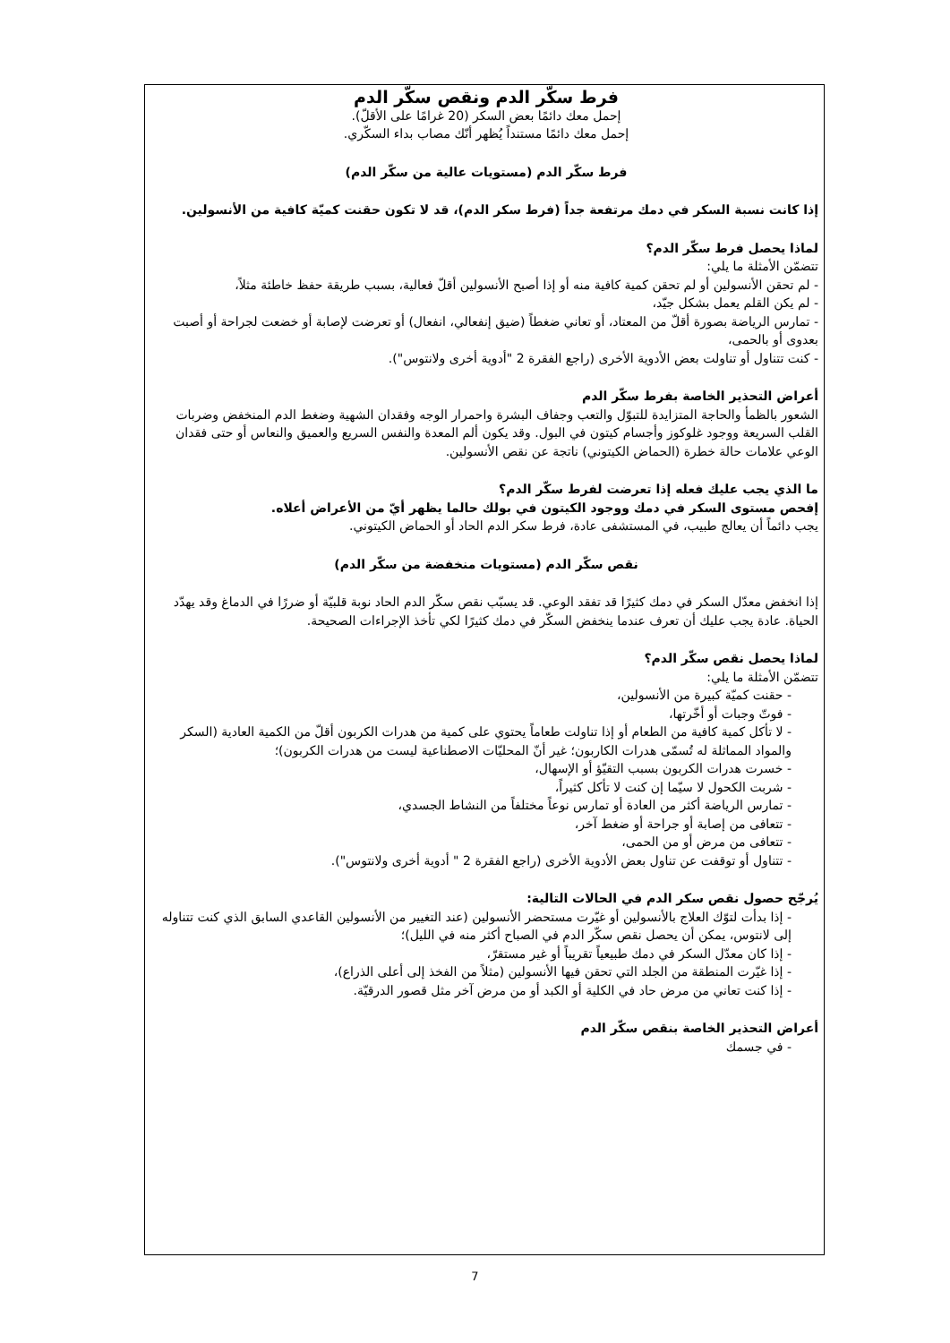فرط سكّر الدم ونقص سكّر الدم
إحمل معك دائمًا بعض السكر (20 غرامًا على الأقلّ).
إحمل معك دائمًا مستنداً يُظهر أنّك مصاب بداء السكّري.
فرط سكّر الدم (مستويات عالية من سكّر الدم)
إذا كانت نسبة السكر في دمك مرتفعة جداً (فرط سكر الدم)، قد لا تكون حقنت كميّة كافية من الأنسولين.
لماذا يحصل فرط سكّر الدم؟
تتضمّن الأمثلة ما يلي:
- لم تحقن الأنسولين أو لم تحقن كمية كافية منه أو إذا أصبح الأنسولين أقلّ فعالية، بسبب طريقة حفظ خاطئة مثلاً،
- لم يكن القلم يعمل بشكل جيّد،
- تمارس الرياضة بصورة أقلّ من المعتاد، أو تعاني ضغطاً (ضيق إنفعالي، انفعال) أو تعرضت لإصابة أو خضعت لجراحة أو أصبت بعدوى أو بالحمى،
- كنت تتناول أو تناولت بعض الأدوية الأخرى (راجع الفقرة 2 "أدوية أخرى ولانتوس").
أعراض التحذير الخاصة بفرط سكّر الدم
الشعور بالظمأ والحاجة المتزايدة للتبوّل والتعب وجفاف البشرة واحمرار الوجه وفقدان الشهية وضغط الدم المنخفض وضربات القلب السريعة ووجود غلوكوز وأجسام كيتون في البول. وقد يكون ألم المعدة والنفس السريع والعميق والنعاس أو حتى فقدان الوعي علامات حالة خطرة (الحماض الكيتوني) ناتجة عن نقص الأنسولين.
ما الذي يجب عليك فعله إذا تعرضت لفرط سكّر الدم؟
إفحص مستوى السكر في دمك ووجود الكيتون في بولك حالما يظهر أيّ من الأعراض أعلاه.
يجب دائماً أن يعالج طبيب، في المستشفى عادة، فرط سكر الدم الحاد أو الحماض الكيتوني.
نقص سكّر الدم (مستويات منخفضة من سكّر الدم)
إذا انخفض معدّل السكر في دمك كثيرًا قد تفقد الوعي. قد يسبّب نقص سكّر الدم الحاد نوبة قلبيّة أو ضررًا في الدماغ وقد يهدّد الحياة. عادة يجب عليك أن تعرف عندما ينخفض السكّر في دمك كثيرًا لكي تأخذ الإجراءات الصحيحة.
لماذا يحصل نقص سكّر الدم؟
تتضمّن الأمثلة ما يلي:
- حقنت كميّة كبيرة من الأنسولين،
- فوتّ وجبات أو أخّرتها،
- لا تأكل كمية كافية من الطعام أو إذا تناولت طعاماً يحتوي على كمية من هدرات الكربون أقلّ من الكمية العادية (السكر والمواد المماثلة له تُسمّى هدرات الكاربون؛ غير أنّ المحليّات الاصطناعية ليست من هدرات الكربون)؛
- خسرت هدرات الكربون بسبب التقيّؤ أو الإسهال،
- شربت الكحول لا سيّما إن كنت لا تأكل كثيراً،
- تمارس الرياضة أكثر من العادة أو تمارس نوعاً مختلفاً من النشاط الجسدي،
- تتعافى من إصابة أو جراحة أو ضغط آخر،
- تتعافى من مرض أو من الحمى،
- تتناول أو توقفت عن تناول بعض الأدوية الأخرى (راجع الفقرة 2 " أدوية أخرى ولانتوس").
يُرجّح حصول نقص سكر الدم في الحالات التالية:
- إذا بدأت لتوّك العلاج بالأنسولين أو غيّرت مستحضر الأنسولين (عند التغيير من الأنسولين القاعدي السابق الذي كنت تتناوله إلى لانتوس، يمكن أن يحصل نقص سكّر الدم في الصباح أكثر منه في الليل)؛
- إذا كان معدّل السكر في دمك طبيعياً تقريباً أو غير مستقرّ،
- إذا غيّرت المنطقة من الجلد التي تحقن فيها الأنسولين (مثلاً من الفخذ إلى أعلى الذراع)،
- إذا كنت تعاني من مرض حاد في الكلية أو الكبد أو من مرض آخر مثل قصور الدرقيّة.
أعراض التحذير الخاصة بنقص سكّر الدم
- في جسمك
7